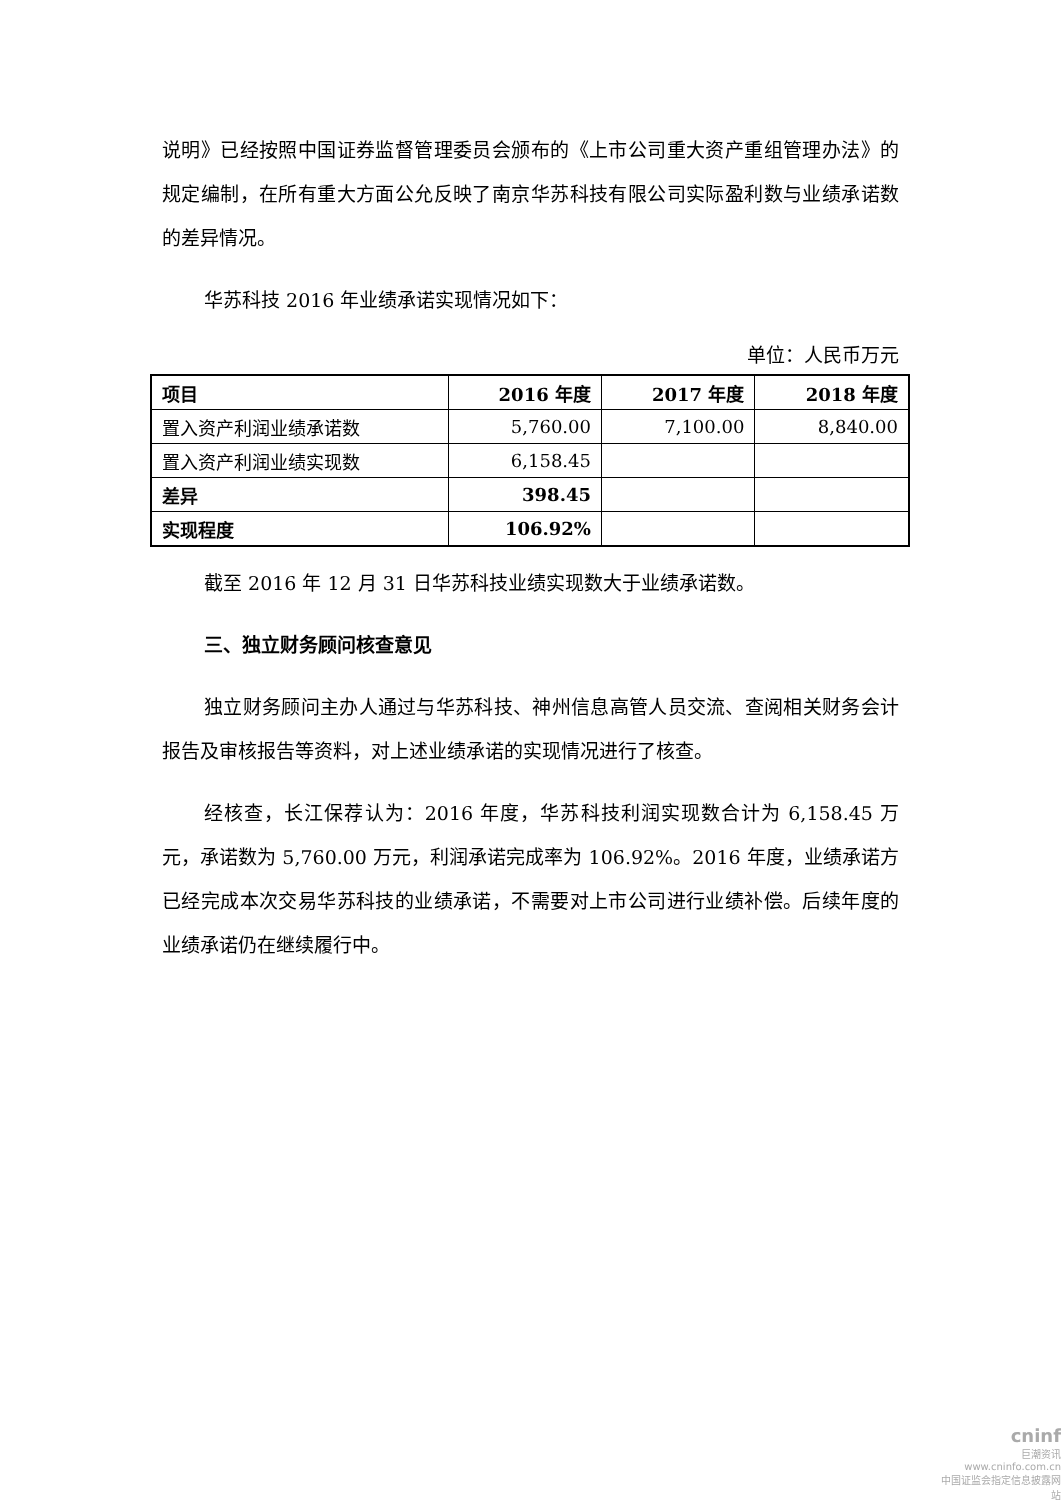说明》已经按照中国证券监督管理委员会颁布的《上市公司重大资产重组管理办法》的规定编制，在所有重大方面公允反映了南京华苏科技有限公司实际盈利数与业绩承诺数的差异情况。
华苏科技 2016 年业绩承诺实现情况如下：
单位：人民币万元
| 项目 | 2016 年度 | 2017 年度 | 2018 年度 |
| --- | --- | --- | --- |
| 置入资产利润业绩承诺数 | 5,760.00 | 7,100.00 | 8,840.00 |
| 置入资产利润业绩实现数 | 6,158.45 | | |
| 差异 | 398.45 | | |
| 实现程度 | 106.92% | | |
截至 2016 年 12 月 31 日华苏科技业绩实现数大于业绩承诺数。
三、独立财务顾问核查意见
独立财务顾问主办人通过与华苏科技、神州信息高管人员交流、查阅相关财务会计报告及审核报告等资料，对上述业绩承诺的实现情况进行了核查。
经核查，长江保荐认为：2016 年度，华苏科技利润实现数合计为 6,158.45 万元，承诺数为 5,760.00 万元，利润承诺完成率为 106.92%。2016 年度，业绩承诺方已经完成本次交易华苏科技的业绩承诺，不需要对上市公司进行业绩补偿。后续年度的业绩承诺仍在继续履行中。
cninf
巨潮资讯
www.cninfo.com.cn
中国证监会指定信息披露网站